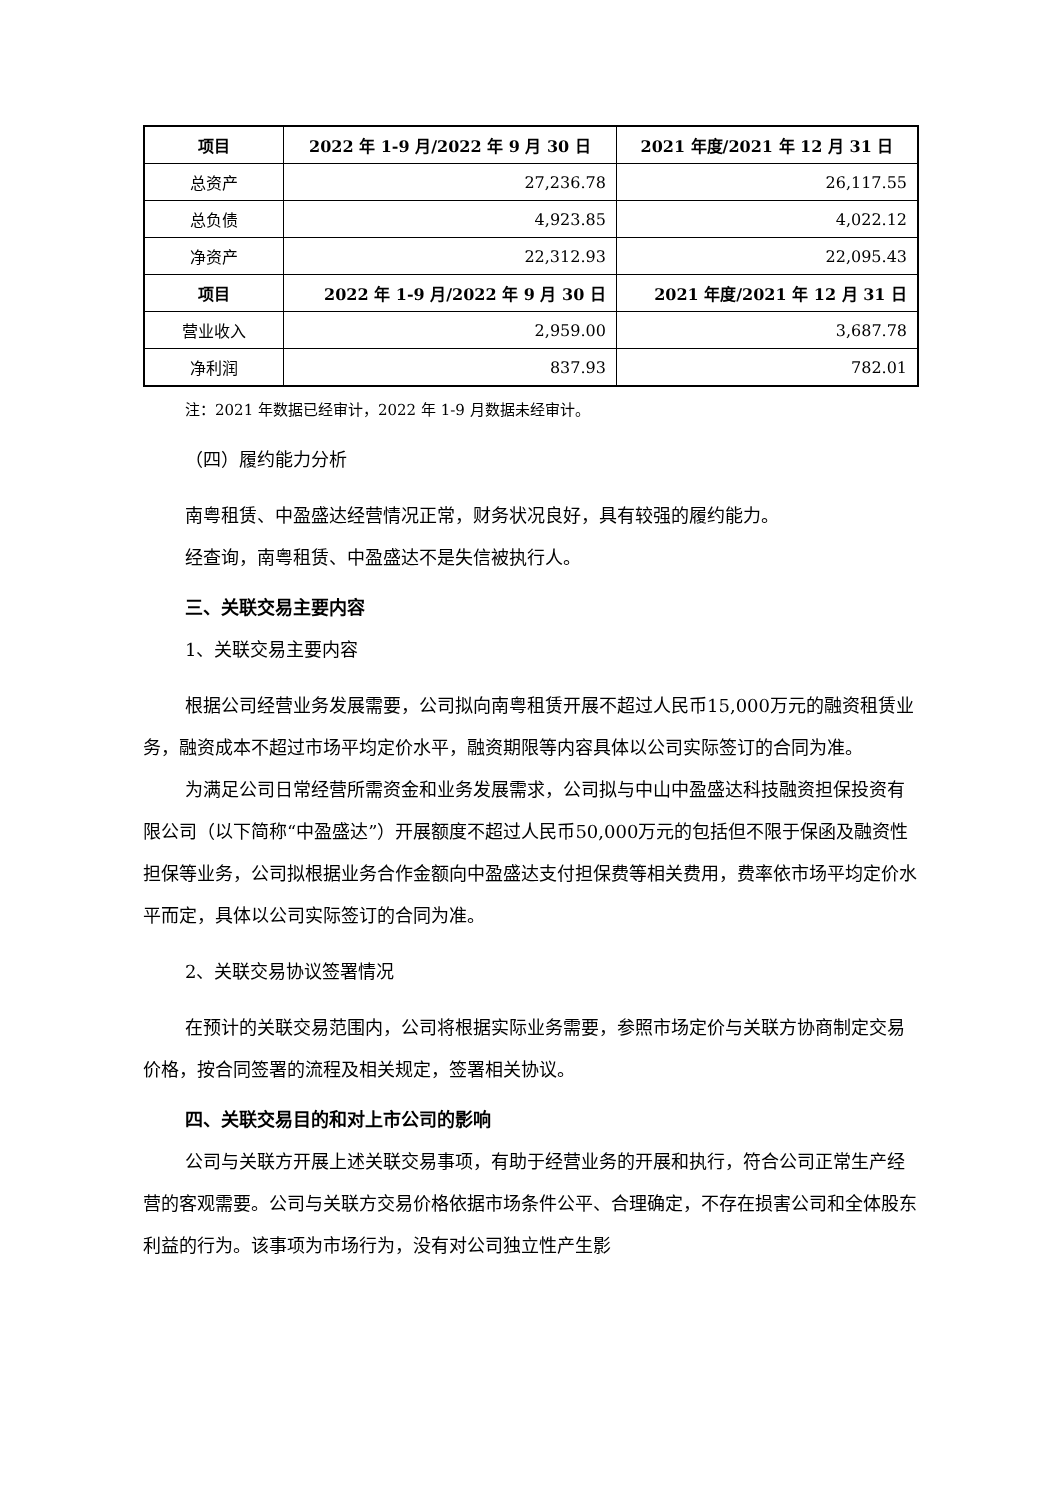| 项目 | 2022 年 1-9 月/2022 年 9 月 30 日 | 2021 年度/2021 年 12 月 31 日 |
| --- | --- | --- |
| 总资产 | 27,236.78 | 26,117.55 |
| 总负债 | 4,923.85 | 4,022.12 |
| 净资产 | 22,312.93 | 22,095.43 |
| 项目 | 2022 年 1-9 月/2022 年 9 月 30 日 | 2021 年度/2021 年 12 月 31 日 |
| 营业收入 | 2,959.00 | 3,687.78 |
| 净利润 | 837.93 | 782.01 |
注：2021 年数据已经审计，2022 年 1-9 月数据未经审计。
（四）履约能力分析
南粤租赁、中盈盛达经营情况正常，财务状况良好，具有较强的履约能力。
经查询，南粤租赁、中盈盛达不是失信被执行人。
三、关联交易主要内容
1、关联交易主要内容
根据公司经营业务发展需要，公司拟向南粤租赁开展不超过人民币15,000万元的融资租赁业务，融资成本不超过市场平均定价水平，融资期限等内容具体以公司实际签订的合同为准。
为满足公司日常经营所需资金和业务发展需求，公司拟与中山中盈盛达科技融资担保投资有限公司（以下简称“中盈盛达”）开展额度不超过人民币50,000万元的包括但不限于保函及融资性担保等业务，公司拟根据业务合作金额向中盈盛达支付担保费等相关费用，费率依市场平均定价水平而定，具体以公司实际签订的合同为准。
2、关联交易协议签署情况
在预计的关联交易范围内，公司将根据实际业务需要，参照市场定价与关联方协商制定交易价格，按合同签署的流程及相关规定，签署相关协议。
四、关联交易目的和对上市公司的影响
公司与关联方开展上述关联交易事项，有助于经营业务的开展和执行，符合公司正常生产经营的客观需要。公司与关联方交易价格依据市场条件公平、合理确定，不存在损害公司和全体股东利益的行为。该事项为市场行为，没有对公司独立性产生影